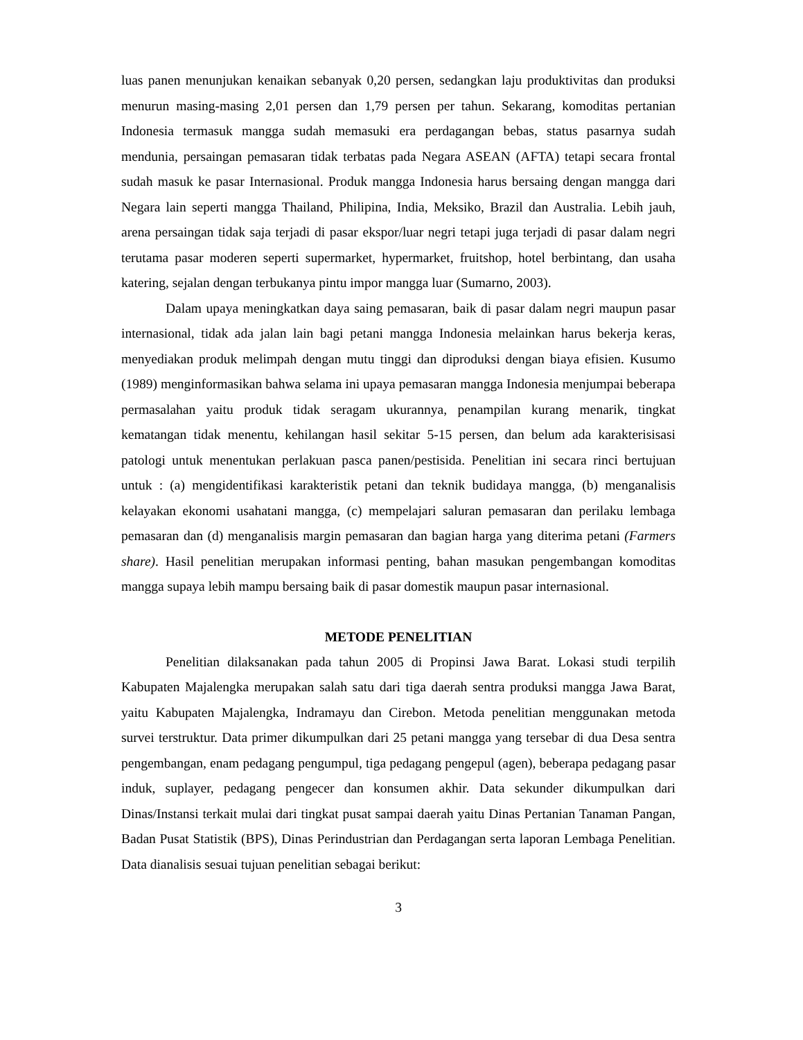luas panen menunjukan kenaikan sebanyak 0,20 persen, sedangkan laju produktivitas dan produksi menurun masing-masing 2,01 persen dan 1,79 persen per tahun. Sekarang, komoditas pertanian Indonesia termasuk mangga sudah memasuki era perdagangan bebas, status pasarnya sudah mendunia, persaingan pemasaran tidak terbatas pada Negara ASEAN (AFTA) tetapi secara frontal sudah masuk ke pasar Internasional. Produk mangga Indonesia harus bersaing dengan mangga dari Negara lain seperti mangga Thailand, Philipina, India, Meksiko, Brazil dan Australia. Lebih jauh, arena persaingan tidak saja terjadi di pasar ekspor/luar negri tetapi juga terjadi di pasar dalam negri terutama pasar moderen seperti supermarket, hypermarket, fruitshop, hotel berbintang, dan usaha katering, sejalan dengan terbukanya pintu impor mangga luar (Sumarno, 2003).
Dalam upaya meningkatkan daya saing pemasaran, baik di pasar dalam negri maupun pasar internasional, tidak ada jalan lain bagi petani mangga Indonesia melainkan harus bekerja keras, menyediakan produk melimpah dengan mutu tinggi dan diproduksi dengan biaya efisien. Kusumo (1989) menginformasikan bahwa selama ini upaya pemasaran mangga Indonesia menjumpai beberapa permasalahan yaitu produk tidak seragam ukurannya, penampilan kurang menarik, tingkat kematangan tidak menentu, kehilangan hasil sekitar 5-15 persen, dan belum ada karakterisisasi patologi untuk menentukan perlakuan pasca panen/pestisida. Penelitian ini secara rinci bertujuan untuk : (a) mengidentifikasi karakteristik petani dan teknik budidaya mangga, (b) menganalisis kelayakan ekonomi usahatani mangga, (c) mempelajari saluran pemasaran dan perilaku lembaga pemasaran dan (d) menganalisis margin pemasaran dan bagian harga yang diterima petani (Farmers share). Hasil penelitian merupakan informasi penting, bahan masukan pengembangan komoditas mangga supaya lebih mampu bersaing baik di pasar domestik maupun pasar internasional.
METODE PENELITIAN
Penelitian dilaksanakan pada tahun 2005 di Propinsi Jawa Barat. Lokasi studi terpilih Kabupaten Majalengka merupakan salah satu dari tiga daerah sentra produksi mangga Jawa Barat, yaitu Kabupaten Majalengka, Indramayu dan Cirebon. Metoda penelitian menggunakan metoda survei terstruktur. Data primer dikumpulkan dari 25 petani mangga yang tersebar di dua Desa sentra pengembangan, enam pedagang pengumpul, tiga pedagang pengepul (agen), beberapa pedagang pasar induk, suplayer, pedagang pengecer dan konsumen akhir. Data sekunder dikumpulkan dari Dinas/Instansi terkait mulai dari tingkat pusat sampai daerah yaitu Dinas Pertanian Tanaman Pangan, Badan Pusat Statistik (BPS), Dinas Perindustrian dan Perdagangan serta laporan Lembaga Penelitian. Data dianalisis sesuai tujuan penelitian sebagai berikut:
3